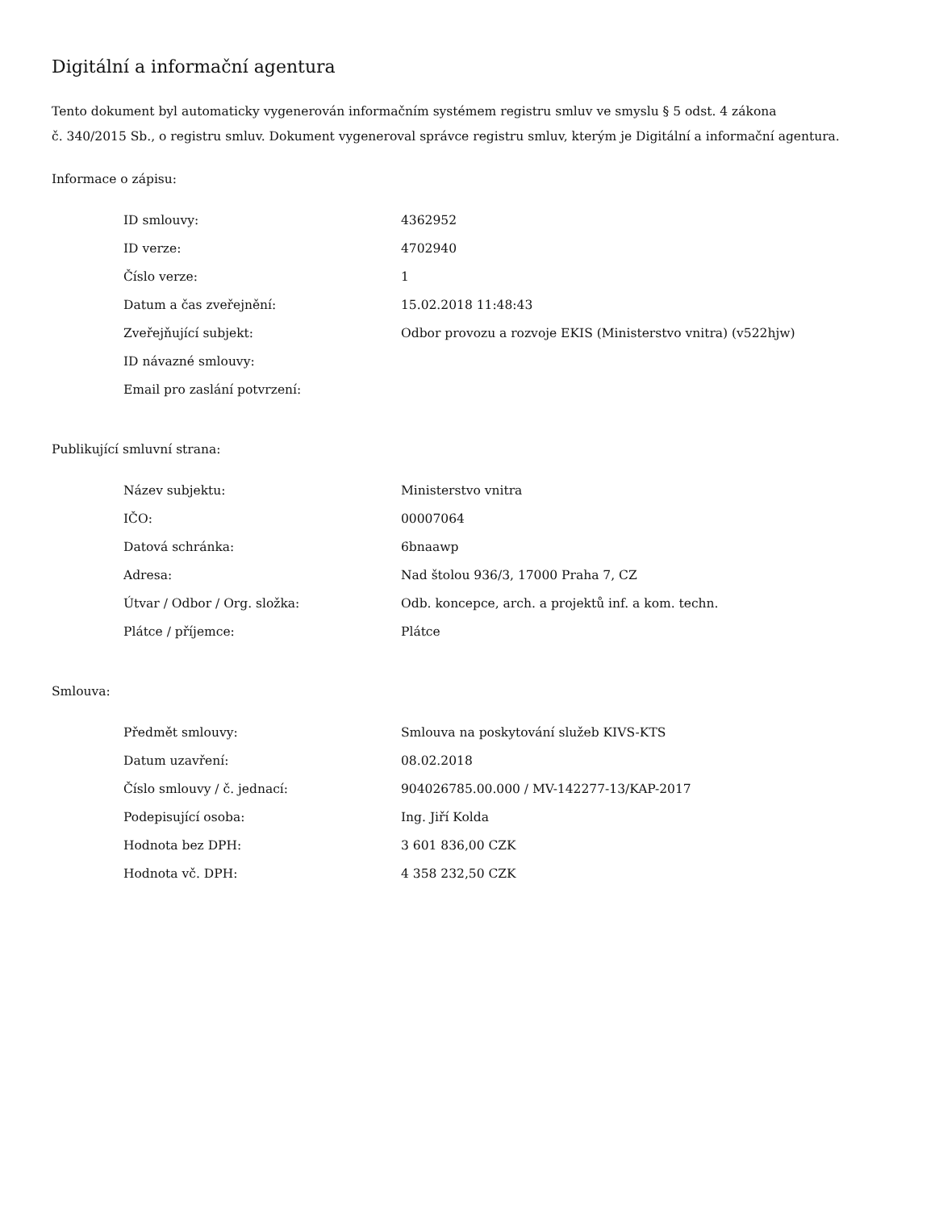Digitální a informační agentura
Tento dokument byl automaticky vygenerován informačním systémem registru smluv ve smyslu § 5 odst. 4 zákona
č. 340/2015 Sb., o registru smluv. Dokument vygeneroval správce registru smluv, kterým je Digitální a informační agentura.
Informace o zápisu:
| ID smlouvy: | 4362952 |
| ID verze: | 4702940 |
| Číslo verze: | 1 |
| Datum a čas zveřejnění: | 15.02.2018 11:48:43 |
| Zveřejňující subjekt: | Odbor provozu a rozvoje EKIS (Ministerstvo vnitra) (v522hjw) |
| ID návazné smlouvy: | |
| Email pro zaslání potvrzení: | |
Publikující smluvní strana:
| Název subjektu: | Ministerstvo vnitra |
| IČO: | 00007064 |
| Datová schránka: | 6bnaawp |
| Adresa: | Nad štolou 936/3, 17000 Praha 7, CZ |
| Útvar / Odbor / Org. složka: | Odb. koncepce, arch. a projektů inf. a kom. techn. |
| Plátce / příjemce: | Plátce |
Smlouva:
| Předmět smlouvy: | Smlouva na poskytování služeb KIVS-KTS |
| Datum uzavření: | 08.02.2018 |
| Číslo smlouvy / č. jednací: | 904026785.00.000 / MV-142277-13/KAP-2017 |
| Podepisující osoba: | Ing. Jiří Kolda |
| Hodnota bez DPH: | 3 601 836,00 CZK |
| Hodnota vč. DPH: | 4 358 232,50 CZK |